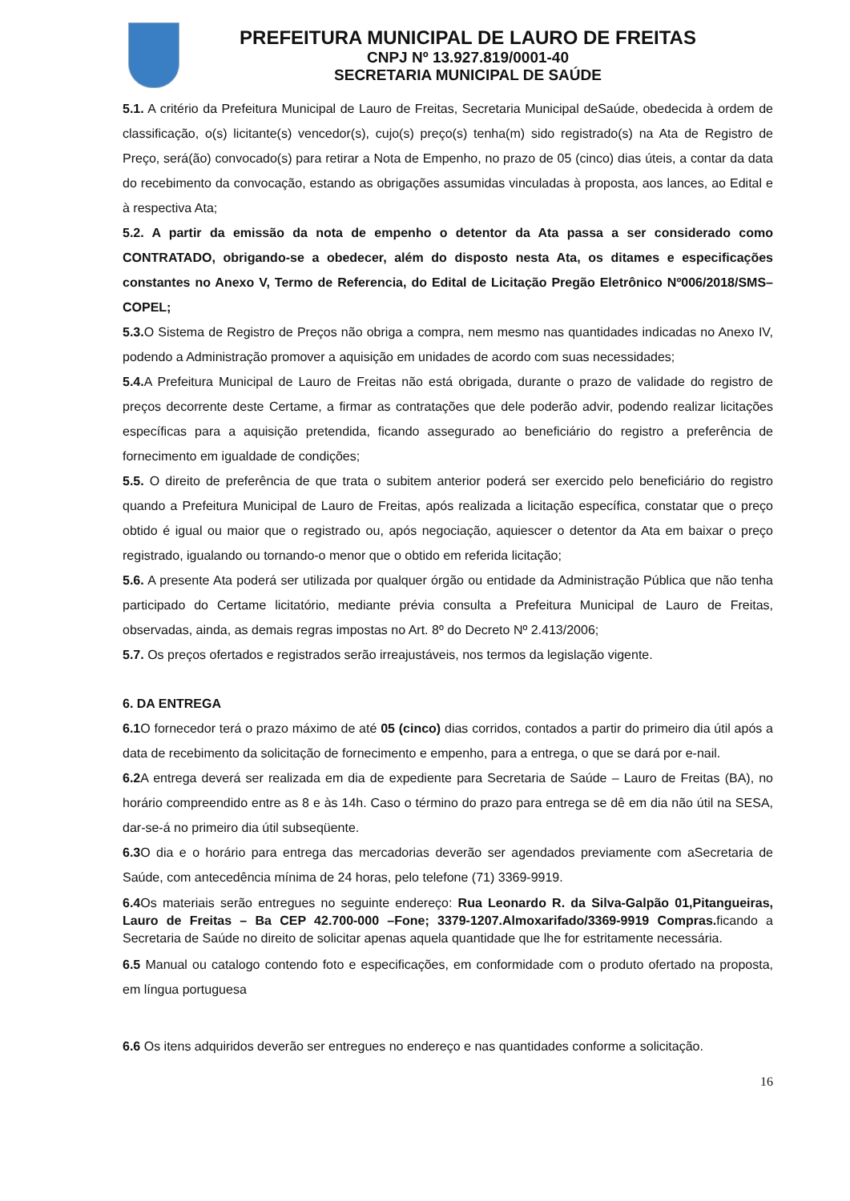PREFEITURA MUNICIPAL DE LAURO DE FREITAS
CNPJ Nº 13.927.819/0001-40
SECRETARIA MUNICIPAL DE SAÚDE
5.1. A critério da Prefeitura Municipal de Lauro de Freitas, Secretaria Municipal deSaúde, obedecida à ordem de classificação, o(s) licitante(s) vencedor(s), cujo(s) preço(s) tenha(m) sido registrado(s) na Ata de Registro de Preço, será(ão) convocado(s) para retirar a Nota de Empenho, no prazo de 05 (cinco) dias úteis, a contar da data do recebimento da convocação, estando as obrigações assumidas vinculadas à proposta, aos lances, ao Edital e à respectiva Ata;
5.2. A partir da emissão da nota de empenho o detentor da Ata passa a ser considerado como CONTRATADO, obrigando-se a obedecer, além do disposto nesta Ata, os ditames e especificações constantes no Anexo V, Termo de Referencia, do Edital de Licitação Pregão Eletrônico Nº006/2018/SMS– COPEL;
5.3. O Sistema de Registro de Preços não obriga a compra, nem mesmo nas quantidades indicadas no Anexo IV, podendo a Administração promover a aquisição em unidades de acordo com suas necessidades;
5.4. A Prefeitura Municipal de Lauro de Freitas não está obrigada, durante o prazo de validade do registro de preços decorrente deste Certame, a firmar as contratações que dele poderão advir, podendo realizar licitações específicas para a aquisição pretendida, ficando assegurado ao beneficiário do registro a preferência de fornecimento em igualdade de condições;
5.5. O direito de preferência de que trata o subitem anterior poderá ser exercido pelo beneficiário do registro quando a Prefeitura Municipal de Lauro de Freitas, após realizada a licitação específica, constatar que o preço obtido é igual ou maior que o registrado ou, após negociação, aquiescer o detentor da Ata em baixar o preço registrado, igualando ou tornando-o menor que o obtido em referida licitação;
5.6. A presente Ata poderá ser utilizada por qualquer órgão ou entidade da Administração Pública que não tenha participado do Certame licitatório, mediante prévia consulta a Prefeitura Municipal de Lauro de Freitas, observadas, ainda, as demais regras impostas no Art. 8º do Decreto Nº 2.413/2006;
5.7. Os preços ofertados e registrados serão irreajustáveis, nos termos da legislação vigente.
6. DA ENTREGA
6.1 O fornecedor terá o prazo máximo de até 05 (cinco) dias corridos, contados a partir do primeiro dia útil após a data de recebimento da solicitação de fornecimento e empenho, para a entrega, o que se dará por e-nail.
6.2 A entrega deverá ser realizada em dia de expediente para Secretaria de Saúde – Lauro de Freitas (BA), no horário compreendido entre as 8 e às 14h. Caso o término do prazo para entrega se dê em dia não útil na SESA, dar-se-á no primeiro dia útil subseqüente.
6.3 O dia e o horário para entrega das mercadorias deverão ser agendados previamente com aSecretaria de Saúde, com antecedência mínima de 24 horas, pelo telefone (71) 3369-9919.
6.4 Os materiais serão entregues no seguinte endereço: Rua Leonardo R. da Silva-Galpão 01,Pitangueiras, Lauro de Freitas – Ba CEP 42.700-000 –Fone; 3379-1207.Almoxarifado/3369-9919 Compras. ficando a Secretaria de Saúde no direito de solicitar apenas aquela quantidade que lhe for estritamente necessária.
6.5 Manual ou catalogo contendo foto e especificações, em conformidade com o produto ofertado na proposta, em língua portuguesa
6.6 Os itens adquiridos deverão ser entregues no endereço e nas quantidades conforme a solicitação.
16